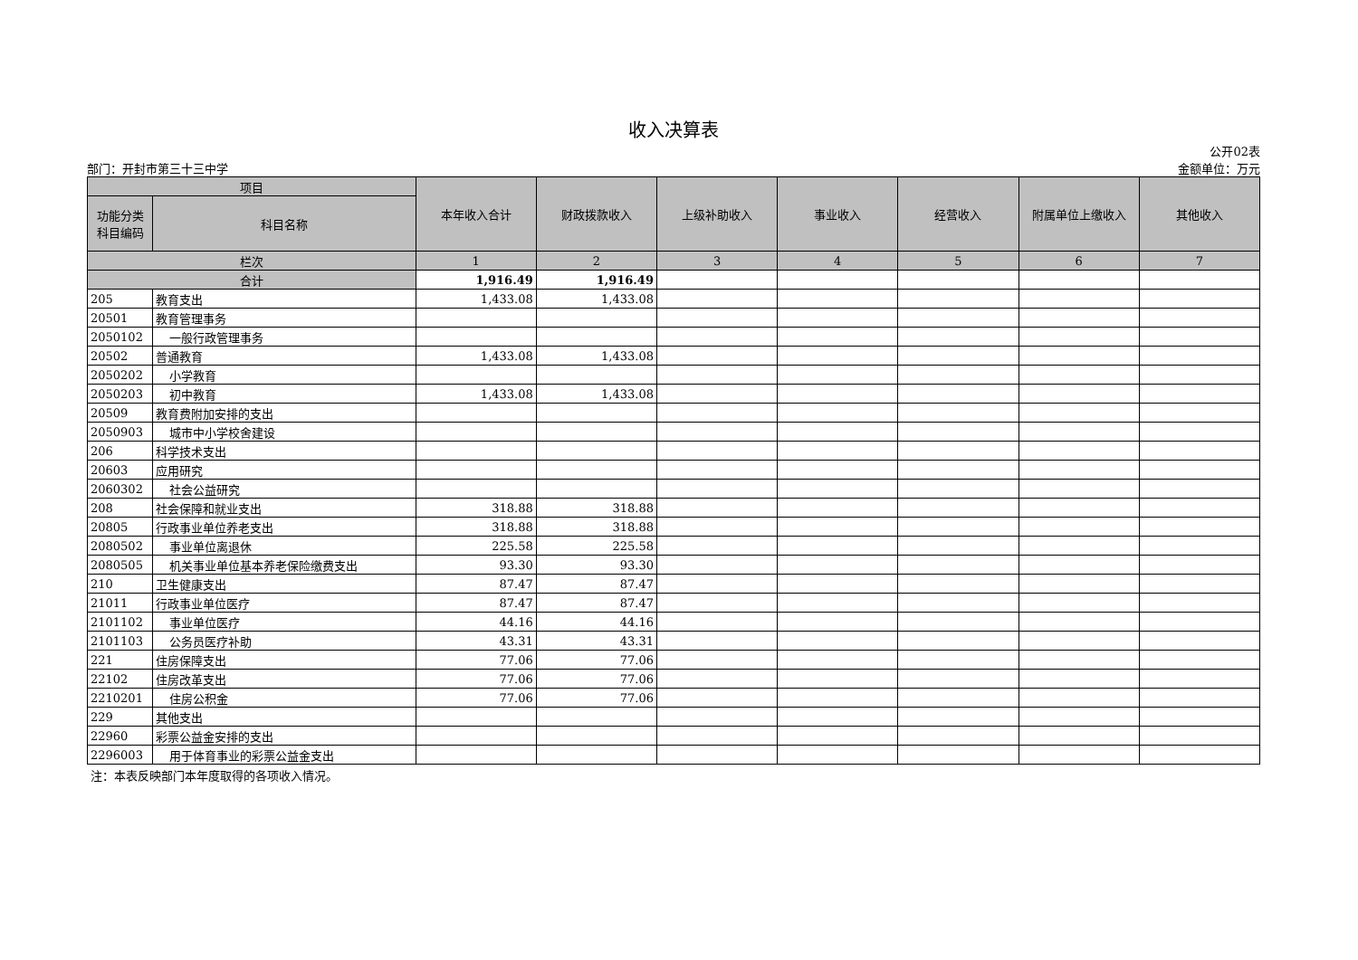收入决算表
部门：开封市第三十三中学
公开02表
金额单位：万元
| 项目 | | 本年收入合计 | 财政拨款收入 | 上级补助收入 | 事业收入 | 经营收入 | 附属单位上缴收入 | 其他收入 |
| --- | --- | --- | --- | --- | --- | --- | --- | --- |
| 功能分类 科目编码 | 科目名称 | | | | | | | |
| 栏次 | | 1 | 2 | 3 | 4 | 5 | 6 | 7 |
| 合计 | | 1,916.49 | 1,916.49 | | | | | |
| 205 | 教育支出 | 1,433.08 | 1,433.08 | | | | | |
| 20501 | 教育管理事务 | | | | | | | |
| 2050102 | 一般行政管理事务 | | | | | | | |
| 20502 | 普通教育 | 1,433.08 | 1,433.08 | | | | | |
| 2050202 | 小学教育 | | | | | | | |
| 2050203 | 初中教育 | 1,433.08 | 1,433.08 | | | | | |
| 20509 | 教育费附加安排的支出 | | | | | | | |
| 2050903 | 城市中小学校舍建设 | | | | | | | |
| 206 | 科学技术支出 | | | | | | | |
| 20603 | 应用研究 | | | | | | | |
| 2060302 | 社会公益研究 | | | | | | | |
| 208 | 社会保障和就业支出 | 318.88 | 318.88 | | | | | |
| 20805 | 行政事业单位养老支出 | 318.88 | 318.88 | | | | | |
| 2080502 | 事业单位离退休 | 225.58 | 225.58 | | | | | |
| 2080505 | 机关事业单位基本养老保险缴费支出 | 93.30 | 93.30 | | | | | |
| 210 | 卫生健康支出 | 87.47 | 87.47 | | | | | |
| 21011 | 行政事业单位医疗 | 87.47 | 87.47 | | | | | |
| 2101102 | 事业单位医疗 | 44.16 | 44.16 | | | | | |
| 2101103 | 公务员医疗补助 | 43.31 | 43.31 | | | | | |
| 221 | 住房保障支出 | 77.06 | 77.06 | | | | | |
| 22102 | 住房改革支出 | 77.06 | 77.06 | | | | | |
| 2210201 | 住房公积金 | 77.06 | 77.06 | | | | | |
| 229 | 其他支出 | | | | | | | |
| 22960 | 彩票公益金安排的支出 | | | | | | | |
| 2296003 | 用于体育事业的彩票公益金支出 | | | | | | | |
注：本表反映部门本年度取得的各项收入情况。